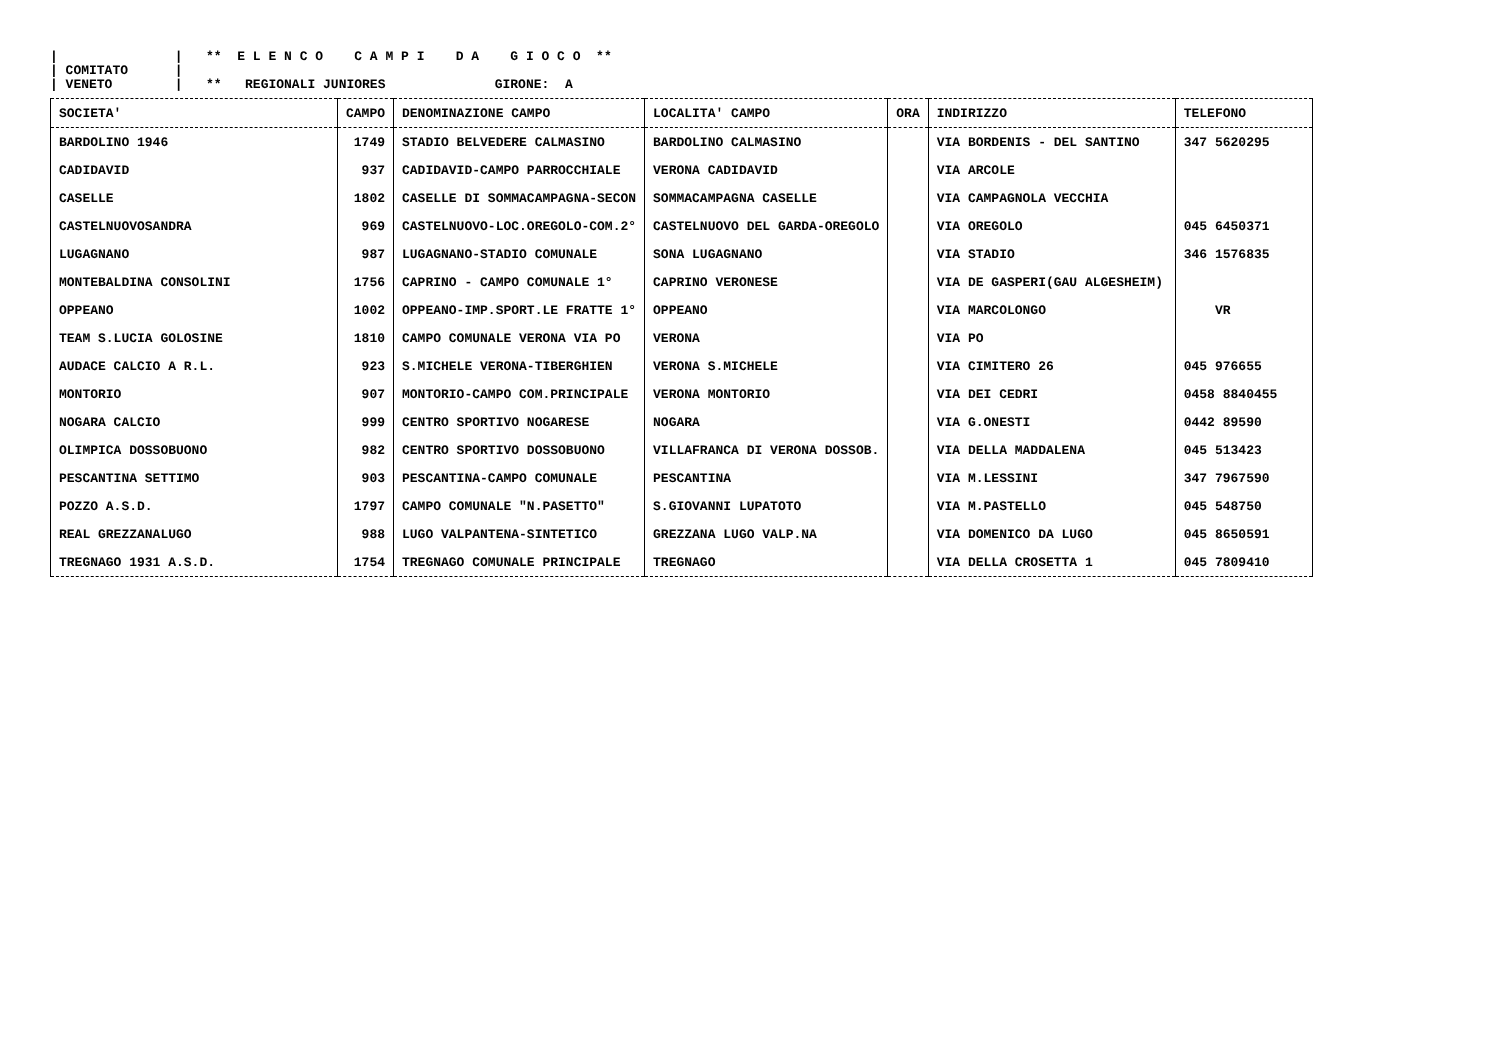| | ** E L E N C O C A M P I D A G I O C O ** | COMITATO | | VENETO | ** REGIONALI JUNIORES GIRONE: A
| SOCIETA' | CAMPO | DENOMINAZIONE CAMPO | LOCALITA' CAMPO | ORA | INDIRIZZO | TELEFONO |
| --- | --- | --- | --- | --- | --- | --- |
| BARDOLINO 1946 | 1749 | STADIO BELVEDERE CALMASINO | BARDOLINO CALMASINO | | VIA BORDENIS - DEL SANTINO | 347 5620295 |
| CADIDAVID | 937 | CADIDAVID-CAMPO PARROCCHIALE | VERONA CADIDAVID | | VIA ARCOLE | |
| CASELLE | 1802 | CASELLE DI SOMMACAMPAGNA-SECON | SOMMACAMPAGNA CASELLE | | VIA CAMPAGNOLA VECCHIA | |
| CASTELNUOVOSANDRA | 969 | CASTELNUOVO-LOC.OREGOLO-COM.2° | CASTELNUOVO DEL GARDA-OREGOLO | | VIA OREGOLO | 045 6450371 |
| LUGAGNANO | 987 | LUGAGNANO-STADIO COMUNALE | SONA LUGAGNANO | | VIA STADIO | 346 1576835 |
| MONTEBALDINA CONSOLINI | 1756 | CAPRINO - CAMPO COMUNALE 1° | CAPRINO VERONESE | | VIA DE GASPERI(GAU ALGESHEIM) | |
| OPPEANO | 1002 | OPPEANO-IMP.SPORT.LE FRATTE 1° | OPPEANO | | VIA MARCOLONGO | VR |
| TEAM S.LUCIA GOLOSINE | 1810 | CAMPO COMUNALE VERONA VIA PO | VERONA | | VIA PO | |
| AUDACE CALCIO A R.L. | 923 | S.MICHELE VERONA-TIBERGHIEN | VERONA S.MICHELE | | VIA CIMITERO 26 | 045 976655 |
| MONTORIO | 907 | MONTORIO-CAMPO COM.PRINCIPALE | VERONA MONTORIO | | VIA DEI CEDRI | 0458 8840455 |
| NOGARA CALCIO | 999 | CENTRO SPORTIVO NOGARESE | NOGARA | | VIA G.ONESTI | 0442 89590 |
| OLIMPICA DOSSOBUONO | 982 | CENTRO SPORTIVO DOSSOBUONO | VILLAFRANCA DI VERONA DOSSOB. | | VIA DELLA MADDALENA | 045 513423 |
| PESCANTINA SETTIMO | 903 | PESCANTINA-CAMPO COMUNALE | PESCANTINA | | VIA M.LESSINI | 347 7967590 |
| POZZO A.S.D. | 1797 | CAMPO COMUNALE "N.PASETTO" | S.GIOVANNI LUPATOTO | | VIA M.PASTELLO | 045 548750 |
| REAL GREZZANALUGO | 988 | LUGO VALPANTENA-SINTETICO | GREZZANA LUGO VALP.NA | | VIA DOMENICO DA LUGO | 045 8650591 |
| TREGNAGO 1931 A.S.D. | 1754 | TREGNAGO COMUNALE PRINCIPALE | TREGNAGO | | VIA DELLA CROSETTA 1 | 045 7809410 |